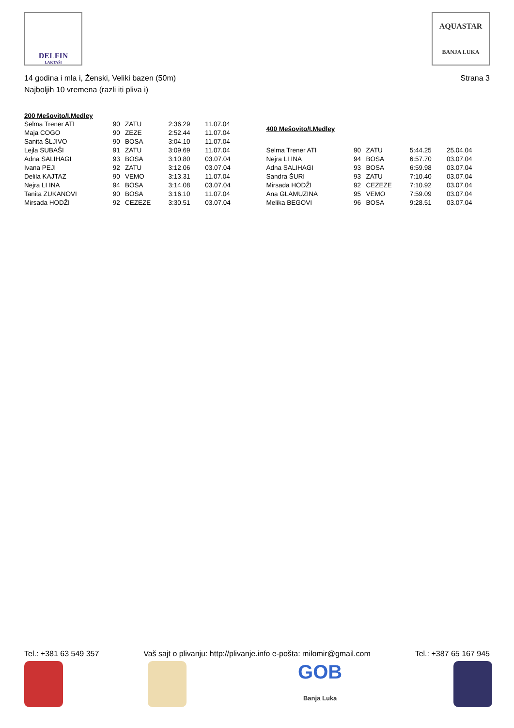DELFIN
LAKTAŠI
AQUASTAR
BANJA LUKA
14 godina i mla i, Ženski, Veliki bazen (50m)
Najboljih 10 vremena (razli iti pliva i)
Strana 3
| 200 Mešovito/I.Medley | | | | |
| --- | --- | --- | --- | --- |
| Selma Trener ATI | 90 | ZATU | 2:36.29 | 11.07.04 |
| Maja COGO | 90 | ZEZE | 2:52.44 | 11.07.04 |
| Sanita ŠLJIVO | 90 | BOSA | 3:04.10 | 11.07.04 |
| Lejla SUBAŠI | 91 | ZATU | 3:09.69 | 11.07.04 |
| Adna SALIHAGI | 93 | BOSA | 3:10.80 | 03.07.04 |
| Ivana PEJI | 92 | ZATU | 3:12.06 | 03.07.04 |
| Delila KAJTAZ | 90 | VEMO | 3:13.31 | 11.07.04 |
| Nejra LI INA | 94 | BOSA | 3:14.08 | 03.07.04 |
| Tanita ZUKANOVI | 90 | BOSA | 3:16.10 | 11.07.04 |
| Mirsada HODŽI | 92 | CEZEZE | 3:30.51 | 03.07.04 |
| 400 Mešovito/I.Medley | | | | |
| --- | --- | --- | --- | --- |
| Selma Trener ATI | 90 | ZATU | 5:44.25 | 25.04.04 |
| Nejra LI INA | 94 | BOSA | 6:57.70 | 03.07.04 |
| Adna SALIHAGI | 93 | BOSA | 6:59.98 | 03.07.04 |
| Sandra ŠURI | 93 | ZATU | 7:10.40 | 03.07.04 |
| Mirsada HODŽI | 92 | CEZEZE | 7:10.92 | 03.07.04 |
| Ana GLAMUZINA | 95 | VEMO | 7:59.09 | 03.07.04 |
| Melika BEGOVI | 96 | BOSA | 9:28.51 | 03.07.04 |
Tel.: +381 63 549 357 Vaš sajt o plivanju: http://plivanje.info e-pošta: milomir@gmail.com Tel.: +387 65 167 945
GOB
Banja Luka